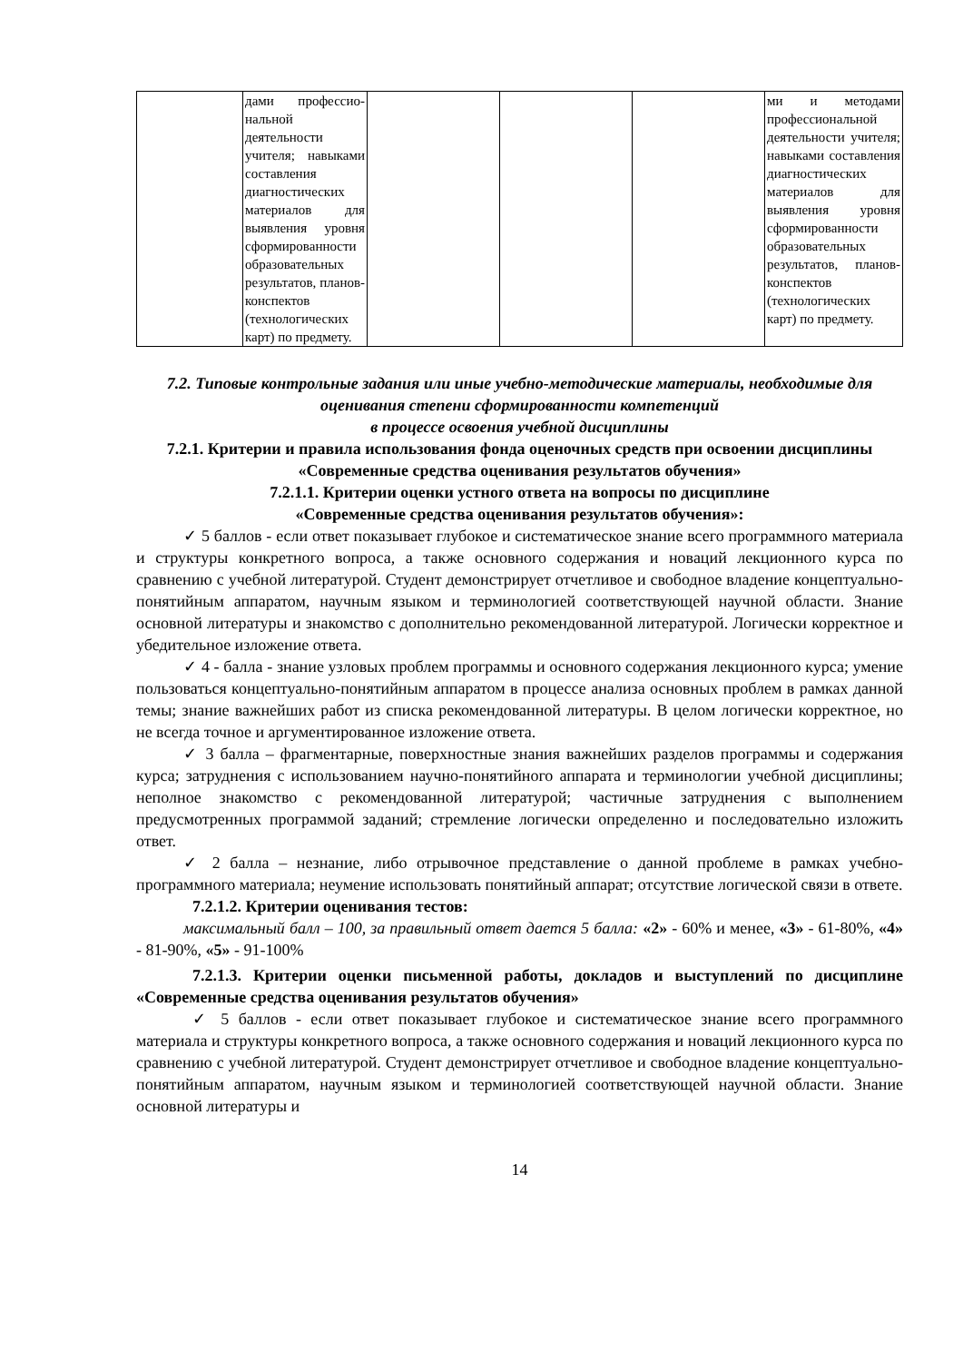| | дами профессио-нальной деятельности учителя; навыками составления диагностических материалов для выявления уровня сформированности образовательных результатов, планов-конспектов (технологических карт) по предмету. | | | | ми и методами профессиональной деятельности учителя; навыками составления диагностических материалов для выявления уровня сформированности образовательных результатов, планов-конспектов (технологических карт) по предмету. |
7.2. Типовые контрольные задания или иные учебно-методические материалы, необходимые для оценивания степени сформированности компетенций
в процессе освоения учебной дисциплины
7.2.1. Критерии и правила использования фонда оценочных средств при освоении дисциплины «Современные средства оценивания результатов обучения»
7.2.1.1. Критерии оценки устного ответа на вопросы по дисциплине
«Современные средства оценивания результатов обучения»:
✓ 5 баллов - если ответ показывает глубокое и систематическое знание всего программного материала и структуры конкретного вопроса, а также основного содержания и новаций лекционного курса по сравнению с учебной литературой. Студент демонстрирует отчетливое и свободное владение концептуально-понятийным аппаратом, научным языком и терминологией соответствующей научной области. Знание основной литературы и знакомство с дополнительно рекомендованной литературой. Логически корректное и убедительное изложение ответа.
✓ 4 - балла - знание узловых проблем программы и основного содержания лекционного курса; умение пользоваться концептуально-понятийным аппаратом в процессе анализа основных проблем в рамках данной темы; знание важнейших работ из списка рекомендованной литературы. В целом логически корректное, но не всегда точное и аргументированное изложение ответа.
✓ 3 балла – фрагментарные, поверхностные знания важнейших разделов программы и содержания курса; затруднения с использованием научно-понятийного аппарата и терминологии учебной дисциплины; неполное знакомство с рекомендованной литературой; частичные затруднения с выполнением предусмотренных программой заданий; стремление логически определенно и последовательно изложить ответ.
✓ 2 балла – незнание, либо отрывочное представление о данной проблеме в рамках учебно-программного материала; неумение использовать понятийный аппарат; отсутствие логической связи в ответе.
7.2.1.2. Критерии оценивания тестов:
максимальный балл – 100, за правильный ответ дается 5 балла: «2» - 60% и менее, «3» - 61-80%, «4» - 81-90%, «5» - 91-100%
7.2.1.3. Критерии оценки письменной работы, докладов и выступлений по дисциплине «Современные средства оценивания результатов обучения»
✓ 5 баллов - если ответ показывает глубокое и систематическое знание всего программного материала и структуры конкретного вопроса, а также основного содержания и новаций лекционного курса по сравнению с учебной литературой. Студент демонстрирует отчетливое и свободное владение концептуально-понятийным аппаратом, научным языком и терминологией соответствующей научной области. Знание основной литературы и
14